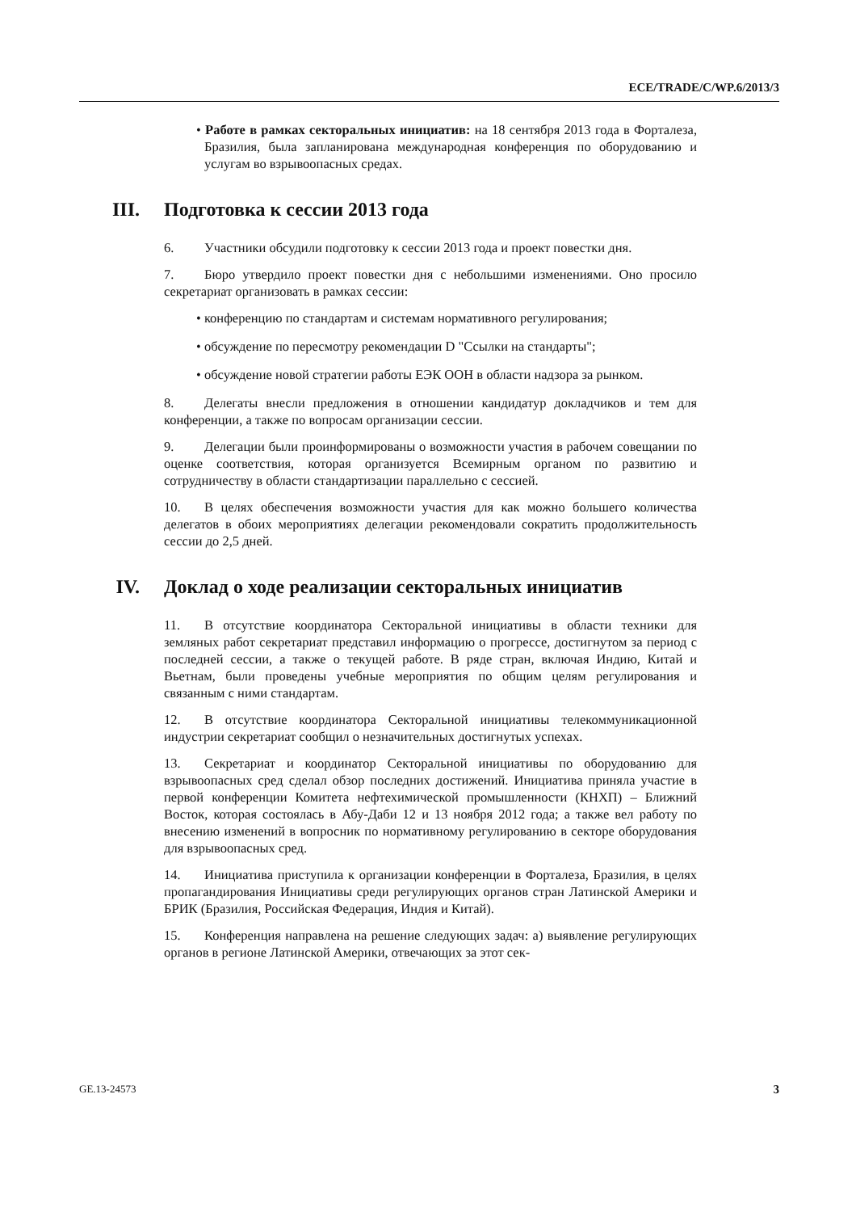ECE/TRADE/C/WP.6/2013/3
• Работе в рамках секторальных инициатив: на 18 сентября 2013 года в Форталеза, Бразилия, была запланирована международная конференция по оборудованию и услугам во взрывоопасных средах.
III. Подготовка к сессии 2013 года
6. Участники обсудили подготовку к сессии 2013 года и проект повестки дня.
7. Бюро утвердило проект повестки дня с небольшими изменениями. Оно просило секретариат организовать в рамках сессии:
• конференцию по стандартам и системам нормативного регулирования;
• обсуждение по пересмотру рекомендации D "Ссылки на стандарты";
• обсуждение новой стратегии работы ЕЭК ООН в области надзора за рынком.
8. Делегаты внесли предложения в отношении кандидатур докладчиков и тем для конференции, а также по вопросам организации сессии.
9. Делегации были проинформированы о возможности участия в рабочем совещании по оценке соответствия, которая организуется Всемирным органом по развитию и сотрудничеству в области стандартизации параллельно с сессией.
10. В целях обеспечения возможности участия для как можно большего количества делегатов в обоих мероприятиях делегации рекомендовали сократить продолжительность сессии до 2,5 дней.
IV. Доклад о ходе реализации секторальных инициатив
11. В отсутствие координатора Секторальной инициативы в области техники для земляных работ секретариат представил информацию о прогрессе, достигнутом за период с последней сессии, а также о текущей работе. В ряде стран, включая Индию, Китай и Вьетнам, были проведены учебные мероприятия по общим целям регулирования и связанным с ними стандартам.
12. В отсутствие координатора Секторальной инициативы телекоммуникационной индустрии секретариат сообщил о незначительных достигнутых успехах.
13. Секретариат и координатор Секторальной инициативы по оборудованию для взрывоопасных сред сделал обзор последних достижений. Инициатива приняла участие в первой конференции Комитета нефтехимической промышленности (КНХП) – Ближний Восток, которая состоялась в Абу-Даби 12 и 13 ноября 2012 года; а также вел работу по внесению изменений в вопросник по нормативному регулированию в секторе оборудования для взрывоопасных сред.
14. Инициатива приступила к организации конференции в Форталеза, Бразилия, в целях пропагандирования Инициативы среди регулирующих органов стран Латинской Америки и БРИК (Бразилия, Российская Федерация, Индия и Китай).
15. Конференция направлена на решение следующих задач: a) выявление регулирующих органов в регионе Латинской Америки, отвечающих за этот сек-
GE.13-24573 3